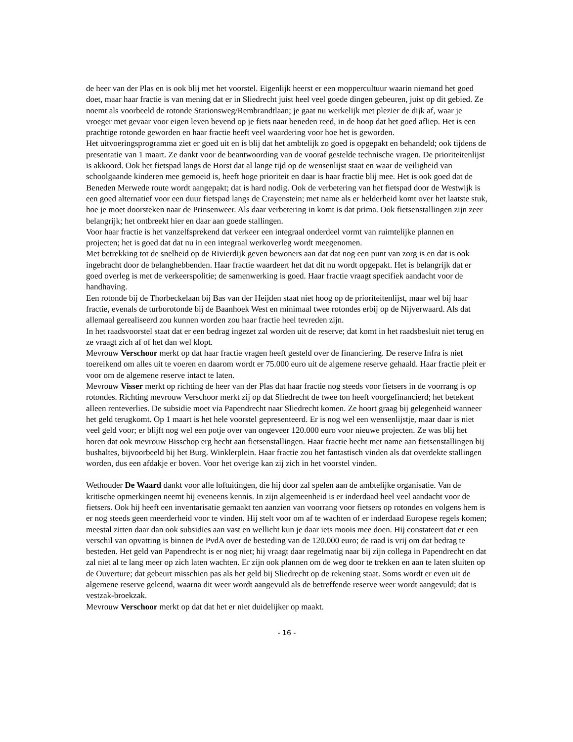de heer van der Plas en is ook blij met het voorstel. Eigenlijk heerst er een moppercultuur waarin niemand het goed doet, maar haar fractie is van mening dat er in Sliedrecht juist heel veel goede dingen gebeuren, juist op dit gebied. Ze noemt als voorbeeld de rotonde Stationsweg/Rembrandtlaan; je gaat nu werkelijk met plezier de dijk af, waar je vroeger met gevaar voor eigen leven bevend op je fiets naar beneden reed, in de hoop dat het goed afliep. Het is een prachtige rotonde geworden en haar fractie heeft veel waardering voor hoe het is geworden.
Het uitvoeringsprogramma ziet er goed uit en is blij dat het ambtelijk zo goed is opgepakt en behandeld; ook tijdens de presentatie van 1 maart. Ze dankt voor de beantwoording van de vooraf gestelde technische vragen. De prioriteitenlijst is akkoord. Ook het fietspad langs de Horst dat al lange tijd op de wensenlijst staat en waar de veiligheid van schoolgaande kinderen mee gemoeid is, heeft hoge prioriteit en daar is haar fractie blij mee. Het is ook goed dat de Beneden Merwede route wordt aangepakt; dat is hard nodig. Ook de verbetering van het fietspad door de Westwijk is een goed alternatief voor een duur fietspad langs de Crayenstein; met name als er helderheid komt over het laatste stuk, hoe je moet doorsteken naar de Prinsenweer. Als daar verbetering in komt is dat prima. Ook fietsenstallingen zijn zeer belangrijk; het ontbreekt hier en daar aan goede stallingen.
Voor haar fractie is het vanzelfsprekend dat verkeer een integraal onderdeel vormt van ruimtelijke plannen en projecten; het is goed dat dat nu in een integraal werkoverleg wordt meegenomen.
Met betrekking tot de snelheid op de Rivierdijk geven bewoners aan dat dat nog een punt van zorg is en dat is ook ingebracht door de belanghebbenden. Haar fractie waardeert het dat dit nu wordt opgepakt. Het is belangrijk dat er goed overleg is met de verkeerspolitie; de samenwerking is goed. Haar fractie vraagt specifiek aandacht voor de handhaving.
Een rotonde bij de Thorbeckelaan bij Bas van der Heijden staat niet hoog op de prioriteitenlijst, maar wel bij haar fractie, evenals de turborotonde bij de Baanhoek West en minimaal twee rotondes erbij op de Nijverwaard. Als dat allemaal gerealiseerd zou kunnen worden zou haar fractie heel tevreden zijn.
In het raadsvoorstel staat dat er een bedrag ingezet zal worden uit de reserve; dat komt in het raadsbesluit niet terug en ze vraagt zich af of het dan wel klopt.
Mevrouw Verschoor merkt op dat haar fractie vragen heeft gesteld over de financiering. De reserve Infra is niet toereikend om alles uit te voeren en daarom wordt er 75.000 euro uit de algemene reserve gehaald. Haar fractie pleit er voor om de algemene reserve intact te laten.
Mevrouw Visser merkt op richting de heer van der Plas dat haar fractie nog steeds voor fietsers in de voorrang is op rotondes. Richting mevrouw Verschoor merkt zij op dat Sliedrecht de twee ton heeft voorgefinancierd; het betekent alleen renteverlies. De subsidie moet via Papendrecht naar Sliedrecht komen. Ze hoort graag bij gelegenheid wanneer het geld terugkomt. Op 1 maart is het hele voorstel gepresenteerd. Er is nog wel een wensenlijstje, maar daar is niet veel geld voor; er blijft nog wel een potje over van ongeveer 120.000 euro voor nieuwe projecten. Ze was blij het horen dat ook mevrouw Bisschop erg hecht aan fietsenstallingen. Haar fractie hecht met name aan fietsenstallingen bij bushaltes, bijvoorbeeld bij het Burg. Winklerplein. Haar fractie zou het fantastisch vinden als dat overdekte stallingen worden, dus een afdakje er boven. Voor het overige kan zij zich in het voorstel vinden.
Wethouder De Waard dankt voor alle loftuitingen, die hij door zal spelen aan de ambtelijke organisatie. Van de kritische opmerkingen neemt hij eveneens kennis. In zijn algemeenheid is er inderdaad heel veel aandacht voor de fietsers. Ook hij heeft een inventarisatie gemaakt ten aanzien van voorrang voor fietsers op rotondes en volgens hem is er nog steeds geen meerderheid voor te vinden. Hij stelt voor om af te wachten of er inderdaad Europese regels komen; meestal zitten daar dan ook subsidies aan vast en wellicht kun je daar iets moois mee doen. Hij constateert dat er een verschil van opvatting is binnen de PvdA over de besteding van de 120.000 euro; de raad is vrij om dat bedrag te besteden. Het geld van Papendrecht is er nog niet; hij vraagt daar regelmatig naar bij zijn collega in Papendrecht en dat zal niet al te lang meer op zich laten wachten. Er zijn ook plannen om de weg door te trekken en aan te laten sluiten op de Ouverture; dat gebeurt misschien pas als het geld bij Sliedrecht op de rekening staat. Soms wordt er even uit de algemene reserve geleend, waarna dit weer wordt aangevuld als de betreffende reserve weer wordt aangevuld; dat is vestzak-broekzak.
Mevrouw Verschoor merkt op dat dat het er niet duidelijker op maakt.
- 16 -